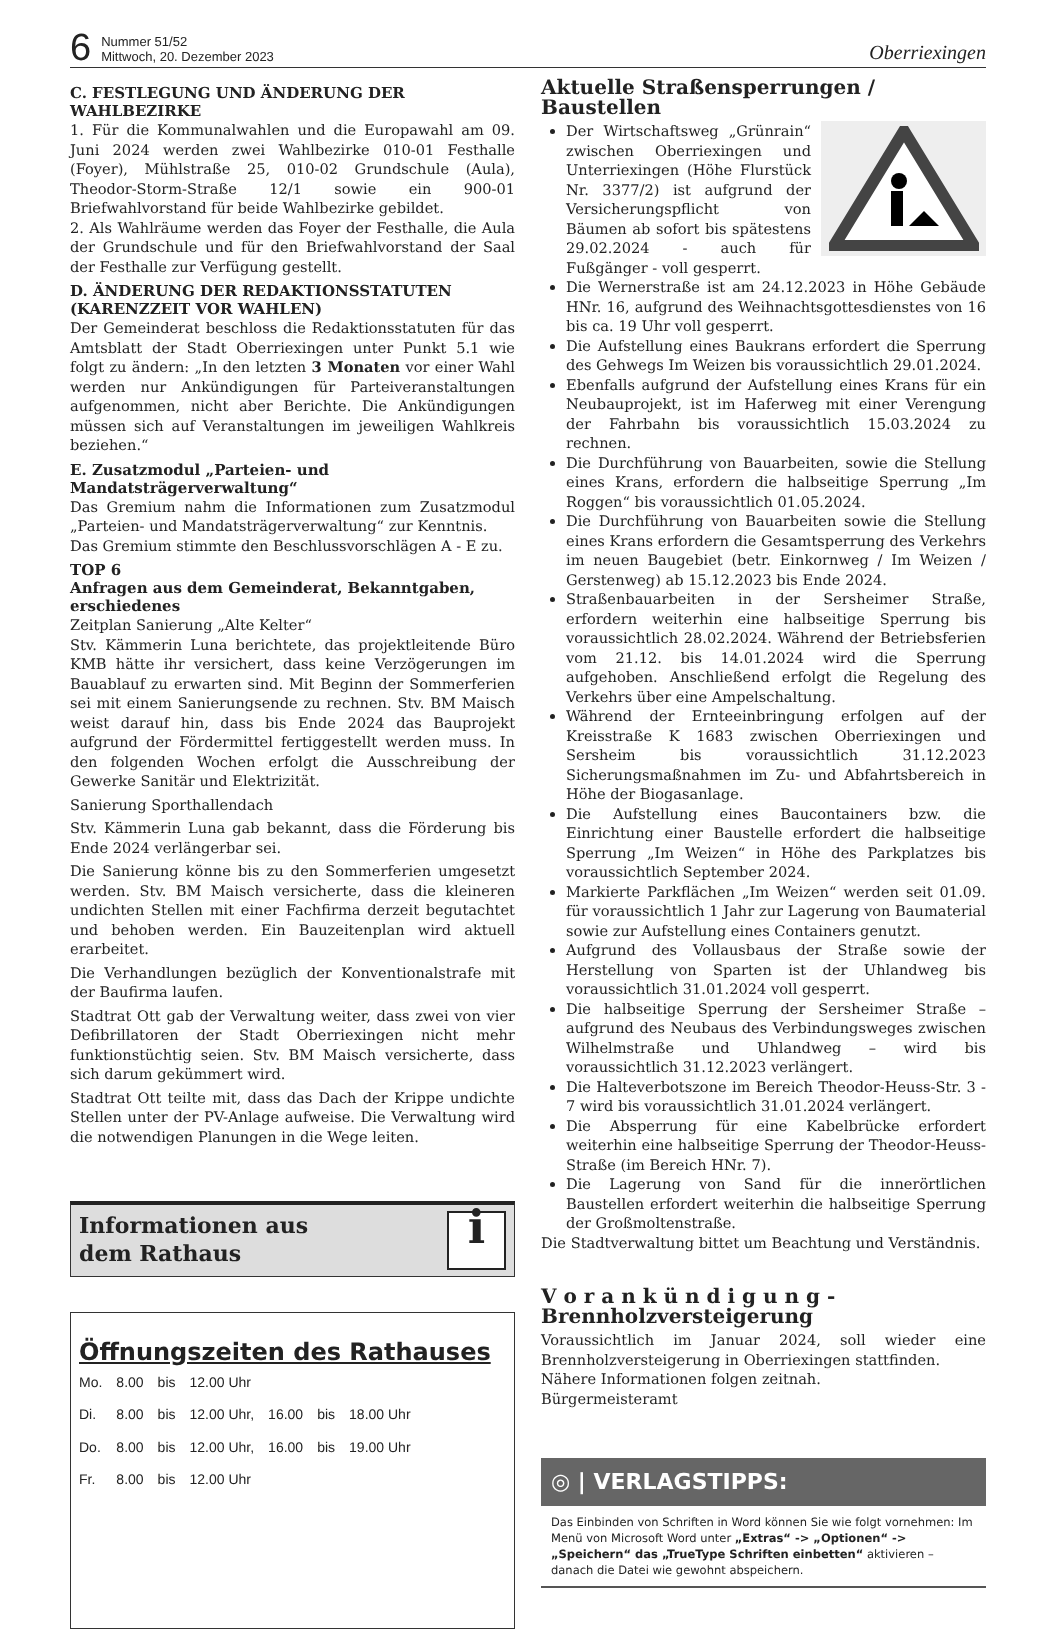6
Nummer 51/52
Mittwoch, 20. Dezember 2023
Oberriexingen
C. FESTLEGUNG UND ÄNDERUNG DER WAHLBEZIRKE
1. Für die Kommunalwahlen und die Europawahl am 09. Juni 2024 werden zwei Wahlbezirke 010-01 Festhalle (Foyer), Mühlstraße 25, 010-02 Grundschule (Aula), Theodor-Storm-Straße 12/1 sowie ein 900-01 Briefwahlvorstand für beide Wahlbezirke gebildet.
2. Als Wahlräume werden das Foyer der Festhalle, die Aula der Grundschule und für den Briefwahlvorstand der Saal der Festhalle zur Verfügung gestellt.
D. ÄNDERUNG DER REDAKTIONSSTATUTEN (KARENZZEIT VOR WAHLEN)
Der Gemeinderat beschloss die Redaktionsstatuten für das Amtsblatt der Stadt Oberriexingen unter Punkt 5.1 wie folgt zu ändern: „In den letzten 3 Monaten vor einer Wahl werden nur Ankündigungen für Parteiveranstaltungen aufgenommen, nicht aber Berichte. Die Ankündigungen müssen sich auf Veranstaltungen im jeweiligen Wahlkreis beziehen.“
E. Zusatzmodul „Parteien- und Mandatsträgerverwaltung“
Das Gremium nahm die Informationen zum Zusatzmodul „Parteien- und Mandatsträgerverwaltung“ zur Kenntnis.
Das Gremium stimmte den Beschlussvorschlägen A - E zu.
TOP 6
Anfragen aus dem Gemeinderat, Bekanntgaben, erschiedenes
Zeitplan Sanierung „Alte Kelter“
Stv. Kämmerin Luna berichtete, das projektleitende Büro KMB hätte ihr versichert, dass keine Verzögerungen im Bauablauf zu erwarten sind. Mit Beginn der Sommerferien sei mit einem Sanierungsende zu rechnen. Stv. BM Maisch weist darauf hin, dass bis Ende 2024 das Bauprojekt aufgrund der Fördermittel fertiggestellt werden muss. In den folgenden Wochen erfolgt die Ausschreibung der Gewerke Sanitär und Elektrizität.
Sanierung Sporthallendach
Stv. Kämmerin Luna gab bekannt, dass die Förderung bis Ende 2024 verlängerbar sei.
Die Sanierung könne bis zu den Sommerferien umgesetzt werden. Stv. BM Maisch versicherte, dass die kleineren undichten Stellen mit einer Fachfirma derzeit begutachtet und behoben werden. Ein Bauzeitenplan wird aktuell erarbeitet.
Die Verhandlungen bezüglich der Konventionalstrafe mit der Baufirma laufen.
Stadtrat Ott gab der Verwaltung weiter, dass zwei von vier Defibrillatoren der Stadt Oberriexingen nicht mehr funktionstüchtig seien. Stv. BM Maisch versicherte, dass sich darum gekümmert wird.
Stadtrat Ott teilte mit, dass das Dach der Krippe undichte Stellen unter der PV-Anlage aufweise. Die Verwaltung wird die notwendigen Planungen in die Wege leiten.
Informationen aus
dem Rathaus
i
Öffnungszeiten des Rathauses
| Mo. | 8.00 | bis | 12.00 Uhr | | | |
| Di. | 8.00 | bis | 12.00 Uhr, | 16.00 | bis | 18.00 Uhr |
| Do. | 8.00 | bis | 12.00 Uhr, | 16.00 | bis | 19.00 Uhr |
| Fr. | 8.00 | bis | 12.00 Uhr | | | |
Aktuelle Straßensperrungen / Baustellen
Der Wirtschaftsweg „Grünrain“ zwischen Oberriexingen und Unterriexingen (Höhe Flurstück Nr. 3377/2) ist aufgrund der Versicherungspflicht von Bäumen ab sofort bis spätestens 29.02.2024 - auch für Fußgänger - voll gesperrt.
Die Wernerstraße ist am 24.12.2023 in Höhe Gebäude HNr. 16, aufgrund des Weihnachtsgottesdienstes von 16 bis ca. 19 Uhr voll gesperrt.
Die Aufstellung eines Baukrans erfordert die Sperrung des Gehwegs Im Weizen bis voraussichtlich 29.01.2024.
Ebenfalls aufgrund der Aufstellung eines Krans für ein Neubauprojekt, ist im Haferweg mit einer Verengung der Fahrbahn bis voraussichtlich 15.03.2024 zu rechnen.
Die Durchführung von Bauarbeiten, sowie die Stellung eines Krans, erfordern die halbseitige Sperrung „Im Roggen“ bis voraussichtlich 01.05.2024.
Die Durchführung von Bauarbeiten sowie die Stellung eines Krans erfordern die Gesamtsperrung des Verkehrs im neuen Baugebiet (betr. Einkornweg / Im Weizen / Gerstenweg) ab 15.12.2023 bis Ende 2024.
Straßenbauarbeiten in der Sersheimer Straße, erfordern weiterhin eine halbseitige Sperrung bis voraussichtlich 28.02.2024. Während der Betriebsferien vom 21.12. bis 14.01.2024 wird die Sperrung aufgehoben. Anschließend erfolgt die Regelung des Verkehrs über eine Ampelschaltung.
Während der Ernteeinbringung erfolgen auf der Kreisstraße K 1683 zwischen Oberriexingen und Sersheim bis voraussichtlich 31.12.2023 Sicherungsmaßnahmen im Zu- und Abfahrtsbereich in Höhe der Biogasanlage.
Die Aufstellung eines Baucontainers bzw. die Einrichtung einer Baustelle erfordert die halbseitige Sperrung „Im Weizen“ in Höhe des Parkplatzes bis voraussichtlich September 2024.
Markierte Parkflächen „Im Weizen“ werden seit 01.09. für voraussichtlich 1 Jahr zur Lagerung von Baumaterial sowie zur Aufstellung eines Containers genutzt.
Aufgrund des Vollausbaus der Straße sowie der Herstellung von Sparten ist der Uhlandweg bis voraussichtlich 31.01.2024 voll gesperrt.
Die halbseitige Sperrung der Sersheimer Straße – aufgrund des Neubaus des Verbindungsweges zwischen Wilhelmstraße und Uhlandweg – wird bis voraussichtlich 31.12.2023 verlängert.
Die Halteverbotszone im Bereich Theodor-Heuss-Str. 3 - 7 wird bis voraussichtlich 31.01.2024 verlängert.
Die Absperrung für eine Kabelbrücke erfordert weiterhin eine halbseitige Sperrung der Theodor-Heuss-Straße (im Bereich HNr. 7).
Die Lagerung von Sand für die innerörtlichen Baustellen erfordert weiterhin die halbseitige Sperrung der Großmoltenstraße.
Die Stadtverwaltung bittet um Beachtung und Verständnis.
V o r a n k ü n d i g u n g -
Brennholzversteigerung
Voraussichtlich im Januar 2024, soll wieder eine Brennholzversteigerung in Oberriexingen stattfinden.
Nähere Informationen folgen zeitnah.
Bürgermeisteramt
◎ | VERLAGSTIPPS:
Das Einbinden von Schriften in Word können Sie wie folgt vornehmen: Im Menü von Microsoft Word unter „Extras“ -> „Optionen“ -> „Speichern“ das „TrueType Schriften einbetten“ aktivieren – danach die Datei wie gewohnt abspeichern.